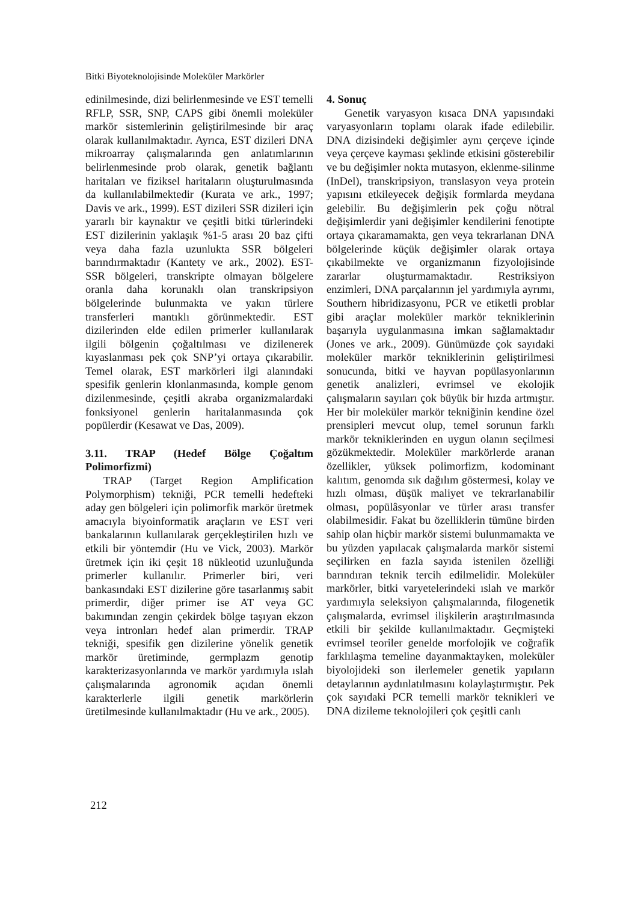Bitki Biyoteknolojisinde Moleküler Markörler
edinilmesinde, dizi belirlenmesinde ve EST temelli RFLP, SSR, SNP, CAPS gibi önemli moleküler markör sistemlerinin geliştirilmesinde bir araç olarak kullanılmaktadır. Ayrıca, EST dizileri DNA mikroarray çalışmalarında gen anlatımlarının belirlenmesinde prob olarak, genetik bağlantı haritaları ve fiziksel haritaların oluşturulmasında da kullanılabilmektedir (Kurata ve ark., 1997; Davis ve ark., 1999). EST dizileri SSR dizileri için yararlı bir kaynaktır ve çeşitli bitki türlerindeki EST dizilerinin yaklaşık %1-5 arası 20 baz çifti veya daha fazla uzunlukta SSR bölgeleri barındırmaktadır (Kantety ve ark., 2002). EST-SSR bölgeleri, transkripte olmayan bölgelere oranla daha korunaklı olan transkripsiyon bölgelerinde bulunmakta ve yakın türlere transferleri mantıklı görünmektedir. EST dizilerinden elde edilen primerler kullanılarak ilgili bölgenin çoğaltılması ve dizilenerek kıyaslanması pek çok SNP’yi ortaya çıkarabilir. Temel olarak, EST markörleri ilgi alanındaki spesifik genlerin klonlanmasında, komple genom dizilenmesinde, çeşitli akraba organizmalardaki fonksiyonel genlerin haritalanmasında çok popülerdir (Kesawat ve Das, 2009).
3.11. TRAP (Hedef Bölge Çoğaltım Polimorfizmi)
TRAP (Target Region Amplification Polymorphism) tekniği, PCR temelli hedefteki aday gen bölgeleri için polimorfik markör üretmek amacıyla biyoinformatik araçların ve EST veri bankalarının kullanılarak gerçekleştirilen hızlı ve etkili bir yöntemdir (Hu ve Vick, 2003). Markör üretmek için iki çeşit 18 nükleotid uzunluğunda primerler kullanılır. Primerler biri, veri bankasındaki EST dizilerine göre tasarlanmış sabit primerdir, diğer primer ise AT veya GC bakımından zengin çekirdek bölge taşıyan ekzon veya intronları hedef alan primerdir. TRAP tekniği, spesifik gen dizilerine yönelik genetik markör üretiminde, germplazm genotip karakterizasyonlarında ve markör yardımıyla ıslah çalışmalarında agronomik açıdan önemli karakterlerle ilgili genetik markörlerin üretilmesinde kullanılmaktadır (Hu ve ark., 2005).
4. Sonuç
Genetik varyasyon kısaca DNA yapısındaki varyasyonların toplamı olarak ifade edilebilir. DNA dizisindeki değişimler aynı çerçeve içinde veya çerçeve kayması şeklinde etkisini gösterebilir ve bu değişimler nokta mutasyon, eklenme-silinme (InDel), transkripsiyon, translasyon veya protein yapısını etkileyecek değişik formlarda meydana gelebilir. Bu değişimlerin pek çoğu nötral değişimlerdir yani değişimler kendilerini fenotipte ortaya çıkaramamakta, gen veya tekrarlanan DNA bölgelerinde küçük değişimler olarak ortaya çıkabilmekte ve organizmanın fizyolojisinde zararlar oluşturmamaktadır. Restriksiyon enzimleri, DNA parçalarının jel yardımıyla ayrımı, Southern hibridizasyonu, PCR ve etiketli problar gibi araçlar moleküler markör tekniklerinin başarıyla uygulanmasına imkan sağlamaktadır (Jones ve ark., 2009). Günümüzde çok sayıdaki moleküler markör tekniklerinin geliştirilmesi sonucunda, bitki ve hayvan popülasyonlarının genetik analizleri, evrimsel ve ekolojik çalışmaların sayıları çok büyük bir hızda artmıştır. Her bir moleküler markör tekniğinin kendine özel prensipleri mevcut olup, temel sorunun farklı markör tekniklerinden en uygun olanın seçilmesi gözükmektedir. Moleküler markörlerde aranan özellikler, yüksek polimorfizm, kodominant kalıtım, genomda sık dağılım göstermesi, kolay ve hızlı olması, düşük maliyet ve tekrarlanabilir olması, popülâsyonlar ve türler arası transfer olabilmesidir. Fakat bu özelliklerin tümüne birden sahip olan hiçbir markör sistemi bulunmamakta ve bu yüzden yapılacak çalışmalarda markör sistemi seçilirken en fazla sayıda istenilen özelliği barındıran teknik tercih edilmelidir. Moleküler markörler, bitki varyetelerindeki ıslah ve markör yardımıyla seleksiyon çalışmalarında, filogenetik çalışmalarda, evrimsel ilişkilerin araştırılmasında etkili bir şekilde kullanılmaktadır. Geçmişteki evrimsel teoriler genelde morfolojik ve coğrafik farklılaşma temeline dayanmaktayken, moleküler biyolojideki son ilerlemeler genetik yapıların detaylarının aydınlatılmasını kolaylaştırmıştır. Pek çok sayıdaki PCR temelli markör teknikleri ve DNA dizileme teknolojileri çok çeşitli canlı
212